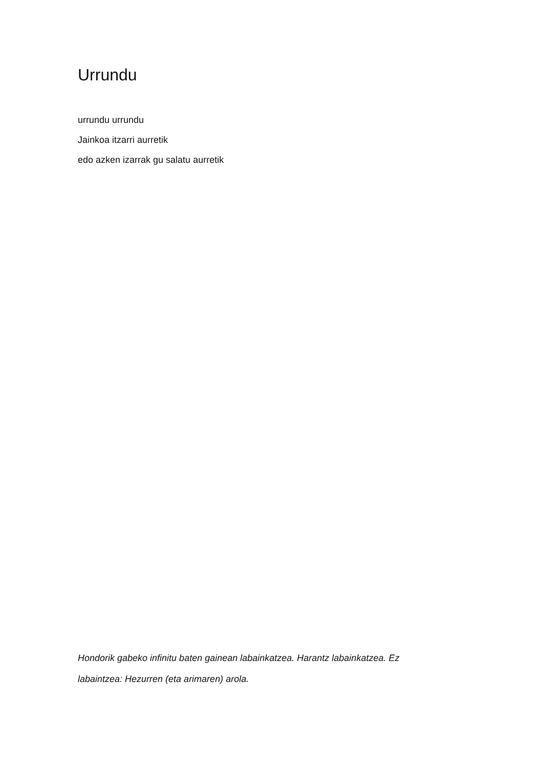Urrundu
urrundu urrundu
Jainkoa itzarri aurretik
edo azken izarrak gu salatu aurretik
Hondorik gabeko infinitu baten gainean labainkatzea. Harantz labainkatzea. Ez labaintzea: Hezurren (eta arimaren) arola.